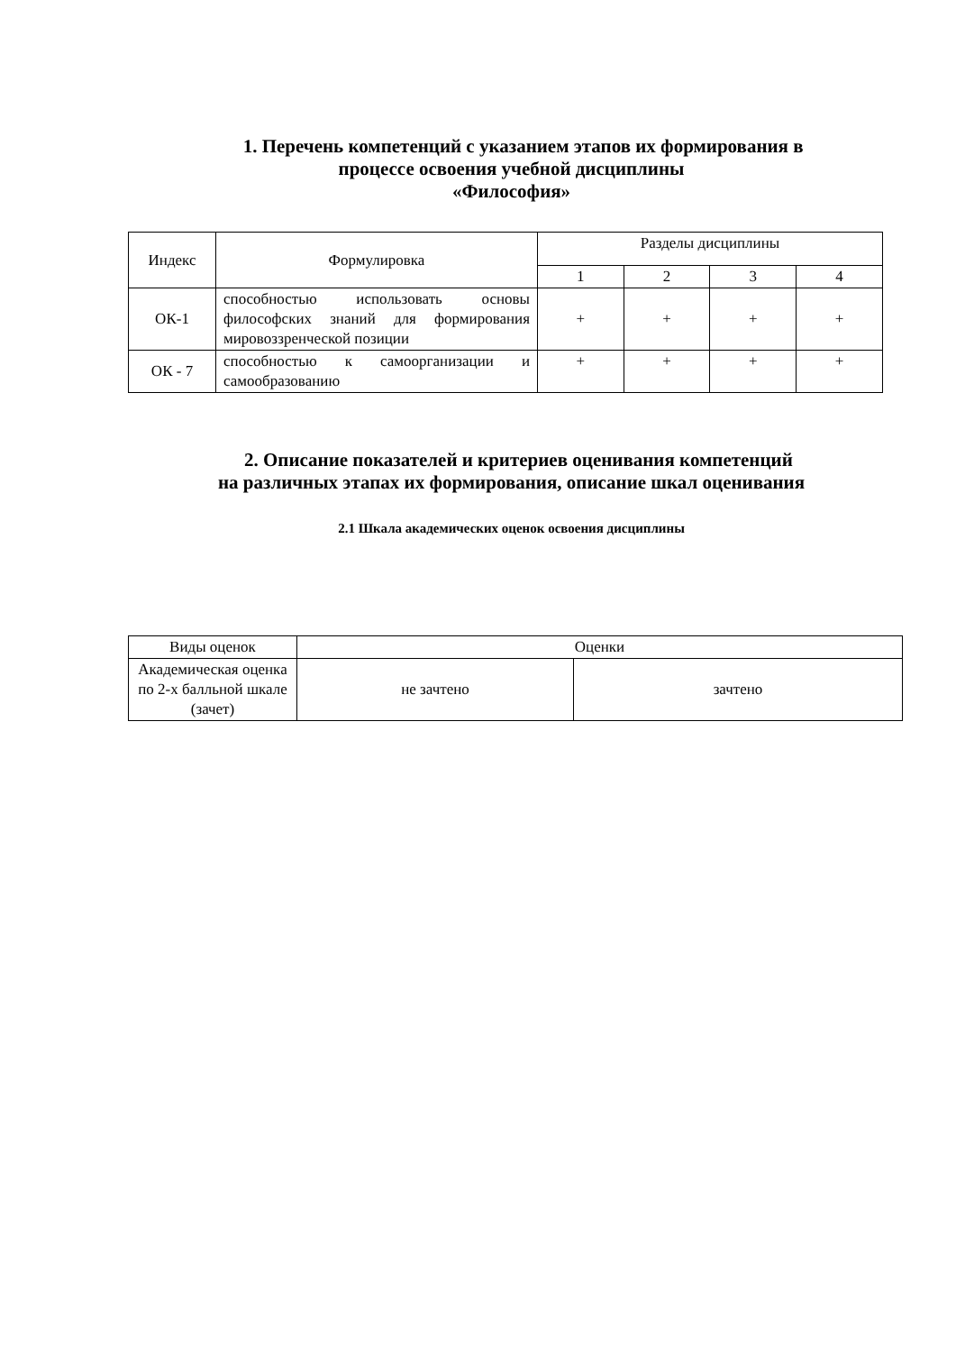1. Перечень компетенций с указанием этапов их формирования в
процессе освоения учебной дисциплины
«Философия»
| Индекс | Формулировка | Разделы дисциплины | | | |
| --- | --- | --- | --- | --- | --- |
| | | 1 | 2 | 3 | 4 |
| ОК-1 | способностью использовать основы философских знаний для формирования мировоззренческой позиции | + | + | + | + |
| ОК - 7 | способностью к самоорганизации и самообразованию | + | + | + | + |
2. Описание показателей и критериев оценивания компетенций
на различных этапах их формирования, описание шкал оценивания
2.1 Шкала академических оценок освоения дисциплины
| Виды оценок | Оценки | |
| --- | --- | --- |
| Академическая оценка по 2-х балльной шкале (зачет) | не зачтено | зачтено |